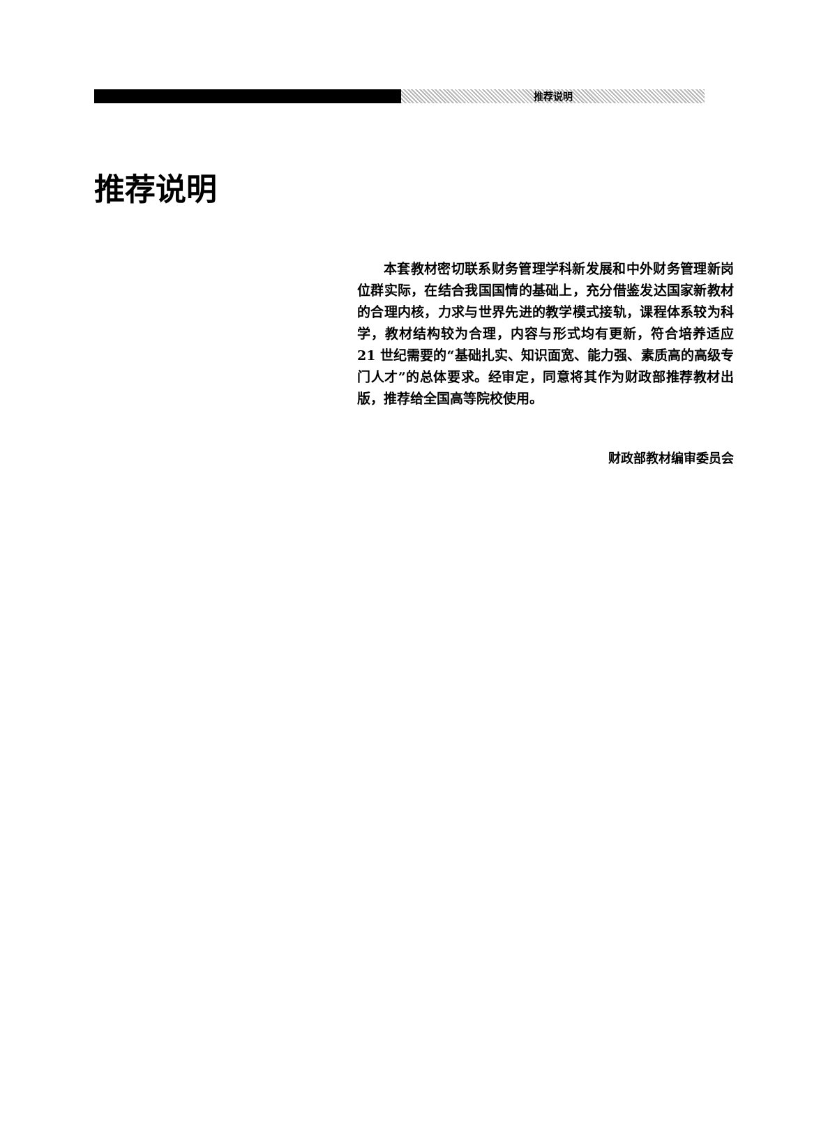推荐说明
推荐说明
本套教材密切联系财务管理学科新发展和中外财务管理新岗位群实际，在结合我国国情的基础上，充分借鉴发达国家新教材的合理内核，力求与世界先进的教学模式接轨，课程体系较为科学，教材结构较为合理，内容与形式均有更新，符合培养适应 21 世纪需要的“基础扎实、知识面宽、能力强、素质高的高级专门人才”的总体要求。经审定，同意将其作为财政部推荐教材出版，推荐给全国高等院校使用。
财政部教材编审委员会